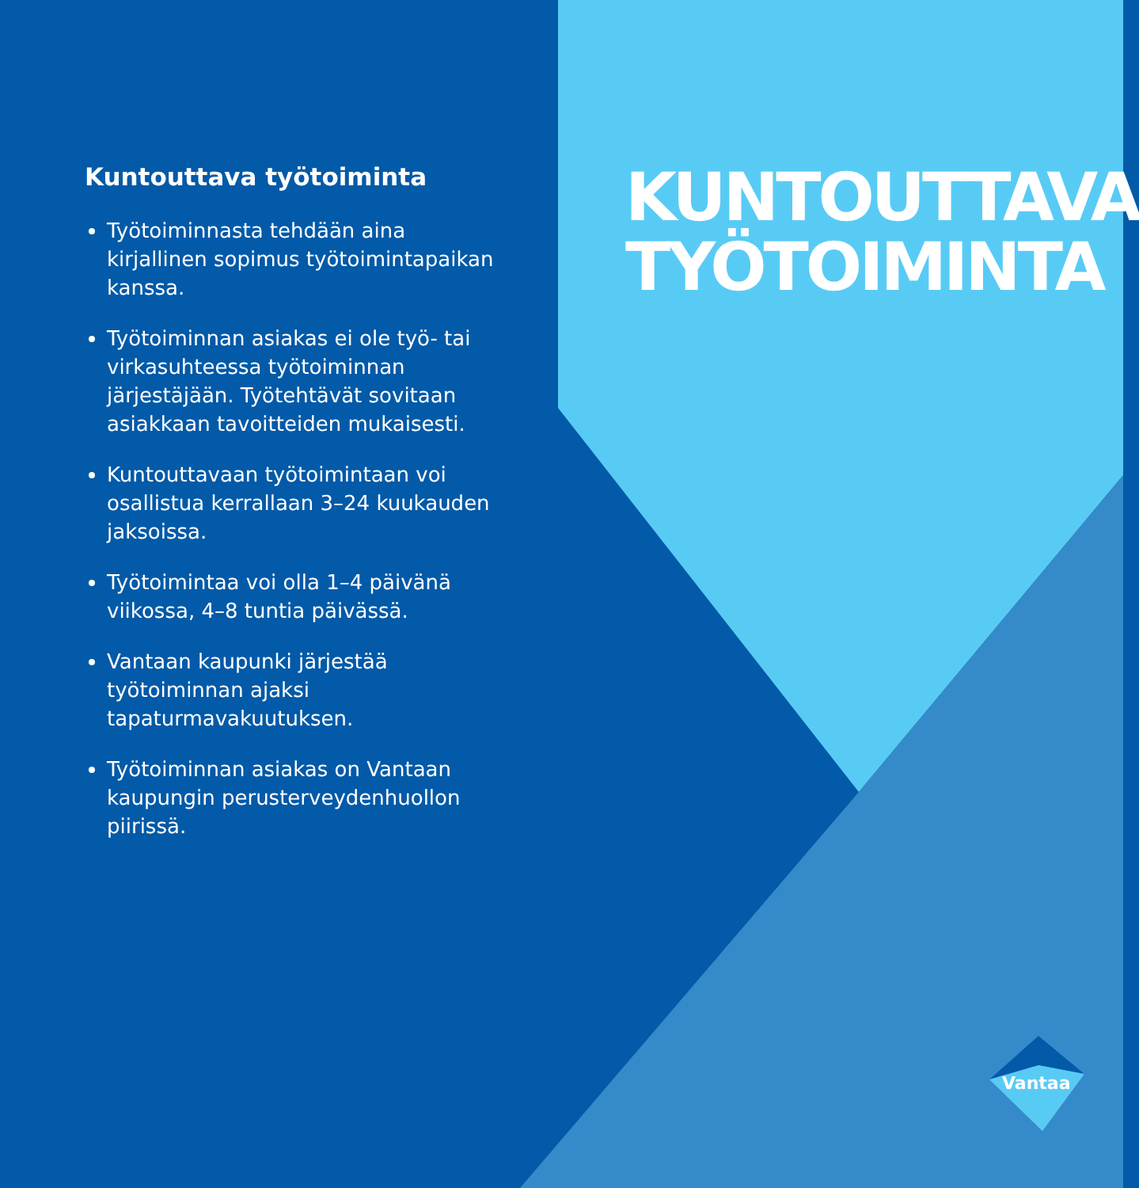Kuntouttava työtoiminta
Työtoiminnasta tehdään aina kirjallinen sopimus työtoimintapaikan kanssa.
Työtoiminnan asiakas ei ole työ- tai virkasuhteessa työtoiminnan järjestäjään. Työtehtävät sovitaan asiakkaan tavoitteiden mukaisesti.
Kuntouttavaan työtoimintaan voi osallistua kerrallaan 3–24 kuukauden jaksoissa.
Työtoimintaa voi olla 1–4 päivänä viikossa, 4–8 tuntia päivässä.
Vantaan kaupunki järjestää työtoiminnan ajaksi tapaturmavakuutuksen.
Työtoiminnan asiakas on Vantaan kaupungin perusterveydenhuollon piirissä.
KUNTOUTTAVA
TYÖTOIMINTA
Vantaa